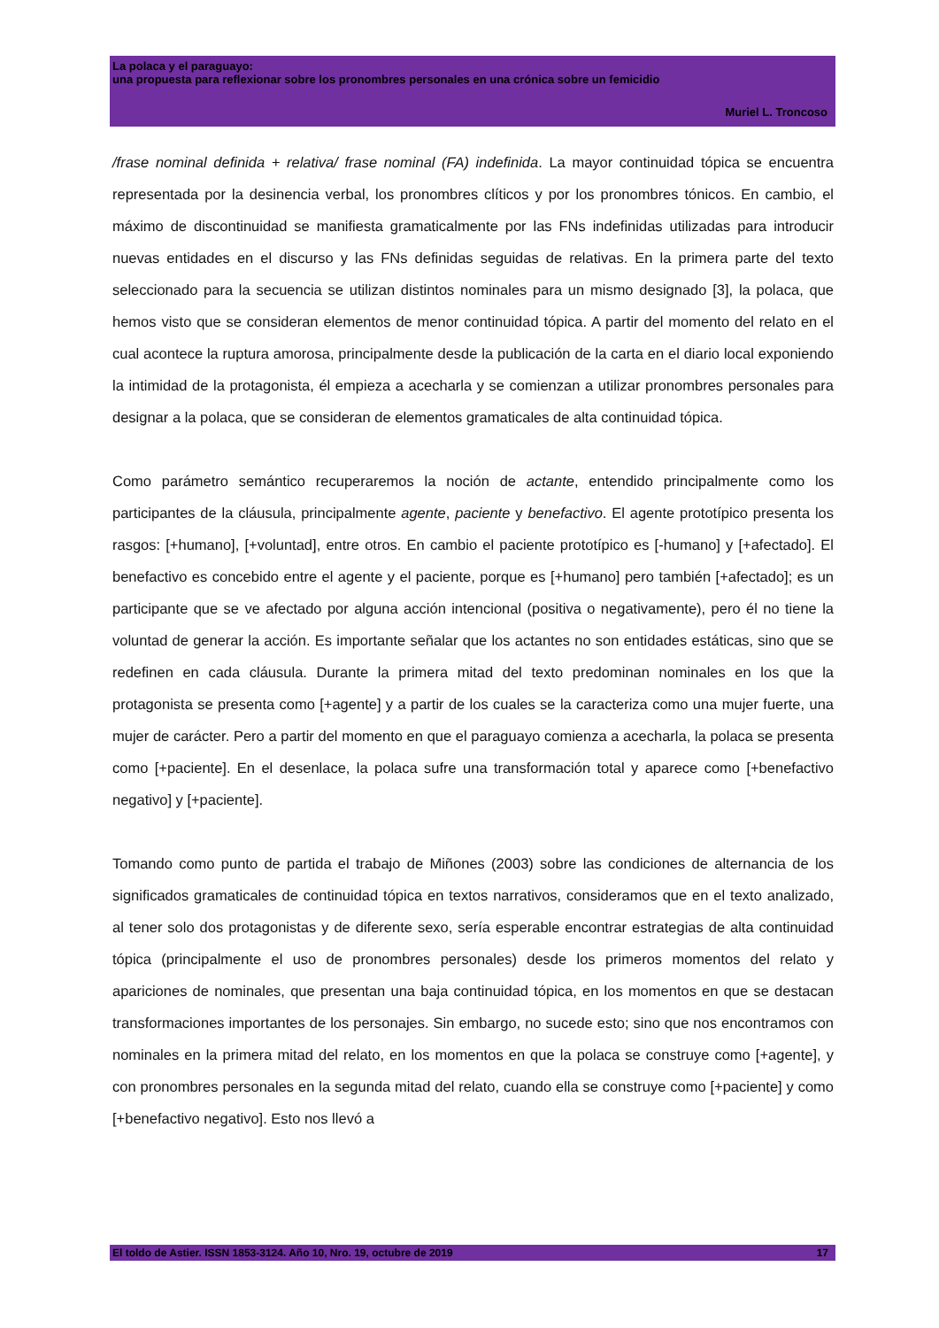La polaca y el paraguayo:
una propuesta para reflexionar sobre los pronombres personales en una crónica sobre un femicidio
Muriel L. Troncoso
/frase nominal definida + relativa/ frase nominal (FA) indefinida. La mayor continuidad tópica se encuentra representada por la desinencia verbal, los pronombres clíticos y por los pronombres tónicos. En cambio, el máximo de discontinuidad se manifiesta gramaticalmente por las FNs indefinidas utilizadas para introducir nuevas entidades en el discurso y las FNs definidas seguidas de relativas. En la primera parte del texto seleccionado para la secuencia se utilizan distintos nominales para un mismo designado [3], la polaca, que hemos visto que se consideran elementos de menor continuidad tópica. A partir del momento del relato en el cual acontece la ruptura amorosa, principalmente desde la publicación de la carta en el diario local exponiendo la intimidad de la protagonista, él empieza a acecharla y se comienzan a utilizar pronombres personales para designar a la polaca, que se consideran de elementos gramaticales de alta continuidad tópica.
Como parámetro semántico recuperaremos la noción de actante, entendido principalmente como los participantes de la cláusula, principalmente agente, paciente y benefactivo. El agente prototípico presenta los rasgos: [+humano], [+voluntad], entre otros. En cambio el paciente prototípico es [-humano] y [+afectado]. El benefactivo es concebido entre el agente y el paciente, porque es [+humano] pero también [+afectado]; es un participante que se ve afectado por alguna acción intencional (positiva o negativamente), pero él no tiene la voluntad de generar la acción. Es importante señalar que los actantes no son entidades estáticas, sino que se redefinen en cada cláusula. Durante la primera mitad del texto predominan nominales en los que la protagonista se presenta como [+agente] y a partir de los cuales se la caracteriza como una mujer fuerte, una mujer de carácter. Pero a partir del momento en que el paraguayo comienza a acecharla, la polaca se presenta como [+paciente]. En el desenlace, la polaca sufre una transformación total y aparece como [+benefactivo negativo] y [+paciente].
Tomando como punto de partida el trabajo de Miñones (2003) sobre las condiciones de alternancia de los significados gramaticales de continuidad tópica en textos narrativos, consideramos que en el texto analizado, al tener solo dos protagonistas y de diferente sexo, sería esperable encontrar estrategias de alta continuidad tópica (principalmente el uso de pronombres personales) desde los primeros momentos del relato y apariciones de nominales, que presentan una baja continuidad tópica, en los momentos en que se destacan transformaciones importantes de los personajes. Sin embargo, no sucede esto; sino que nos encontramos con nominales en la primera mitad del relato, en los momentos en que la polaca se construye como [+agente], y con pronombres personales en la segunda mitad del relato, cuando ella se construye como [+paciente] y como [+benefactivo negativo]. Esto nos llevó a
El toldo de Astier. ISSN 1853-3124. Año 10, Nro. 19, octubre de 2019 17